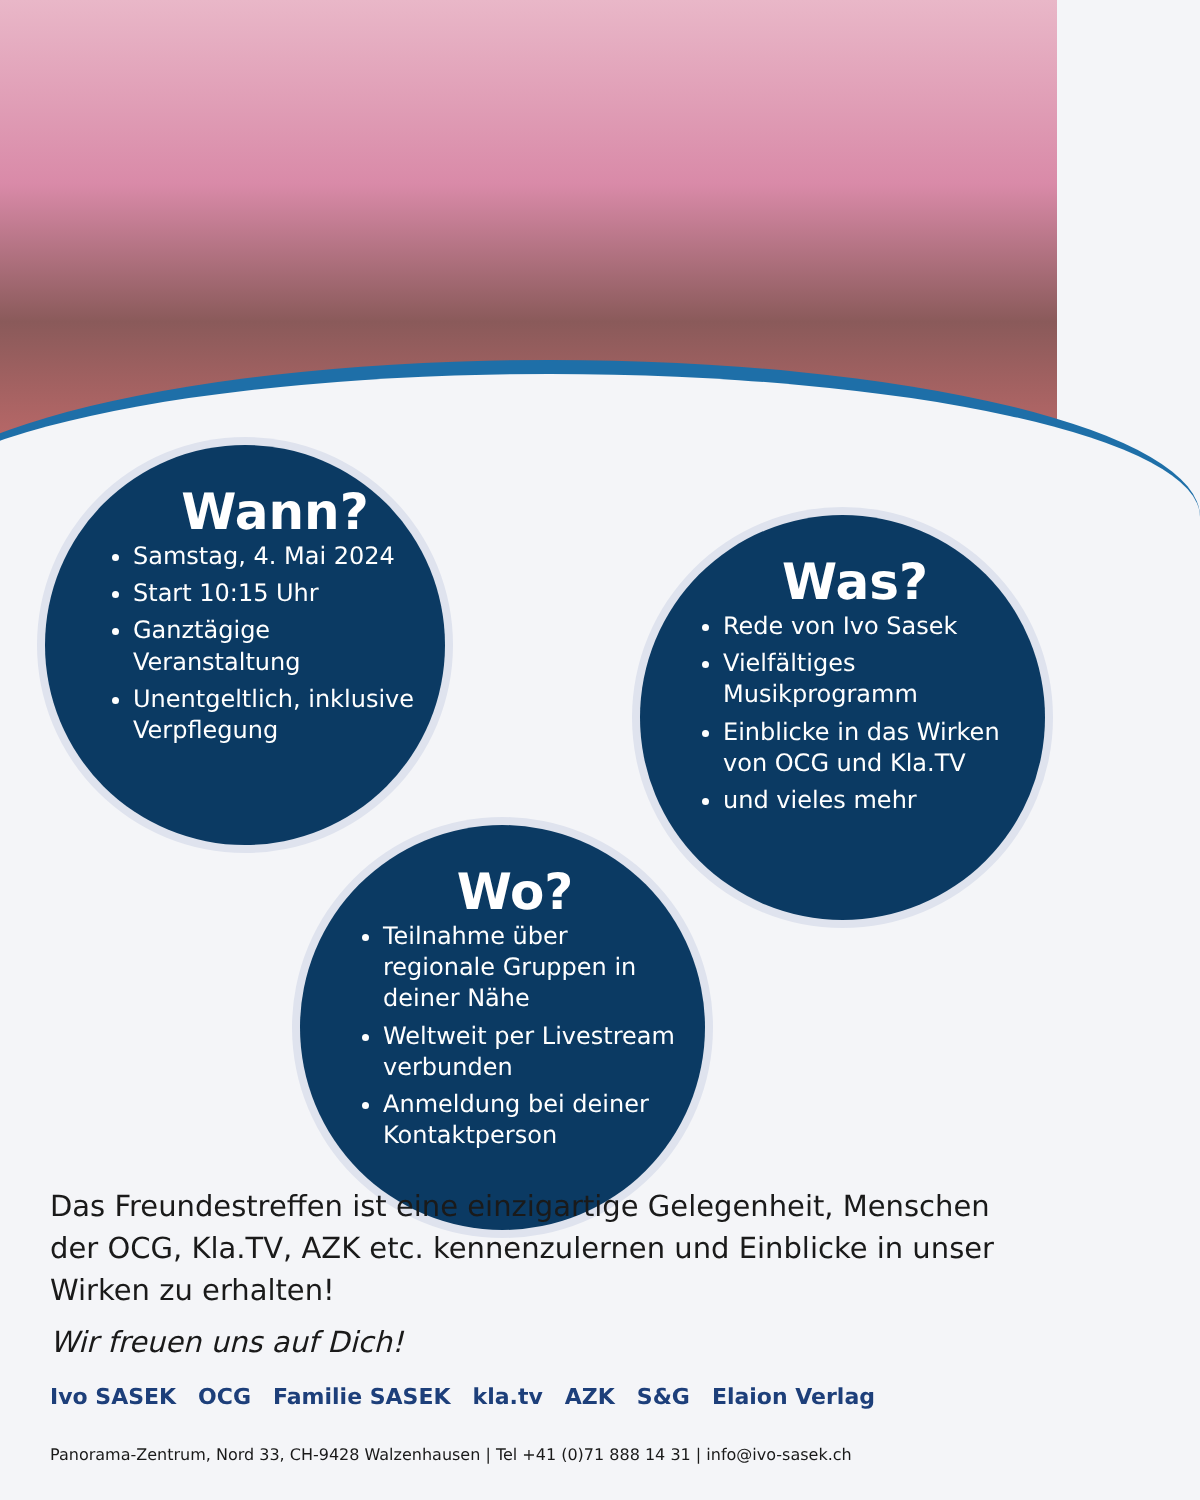Wann?
Samstag, 4. Mai 2024
Start 10:15 Uhr
Ganztägige Veranstaltung
Unentgeltlich, inklusive Verpflegung
Was?
Rede von Ivo Sasek
Vielfältiges Musikprogramm
Einblicke in das Wirken von OCG und Kla.TV
und vieles mehr
Wo?
Teilnahme über regionale Gruppen in deiner Nähe
Weltweit per Livestream verbunden
Anmeldung bei deiner Kontaktperson
Das Freundestreffen ist eine einzigartige Gelegenheit, Menschen der OCG, Kla.TV, AZK etc. kennenzulernen und Einblicke in unser Wirken zu erhalten!
Wir freuen uns auf Dich!
Ivo SASEK OCG Familie SASEK kla.tv AZK S&G Elaion Verlag
Panorama-Zentrum, Nord 33, CH-9428 Walzenhausen | Tel +41 (0)71 888 14 31 | info@ivo-sasek.ch